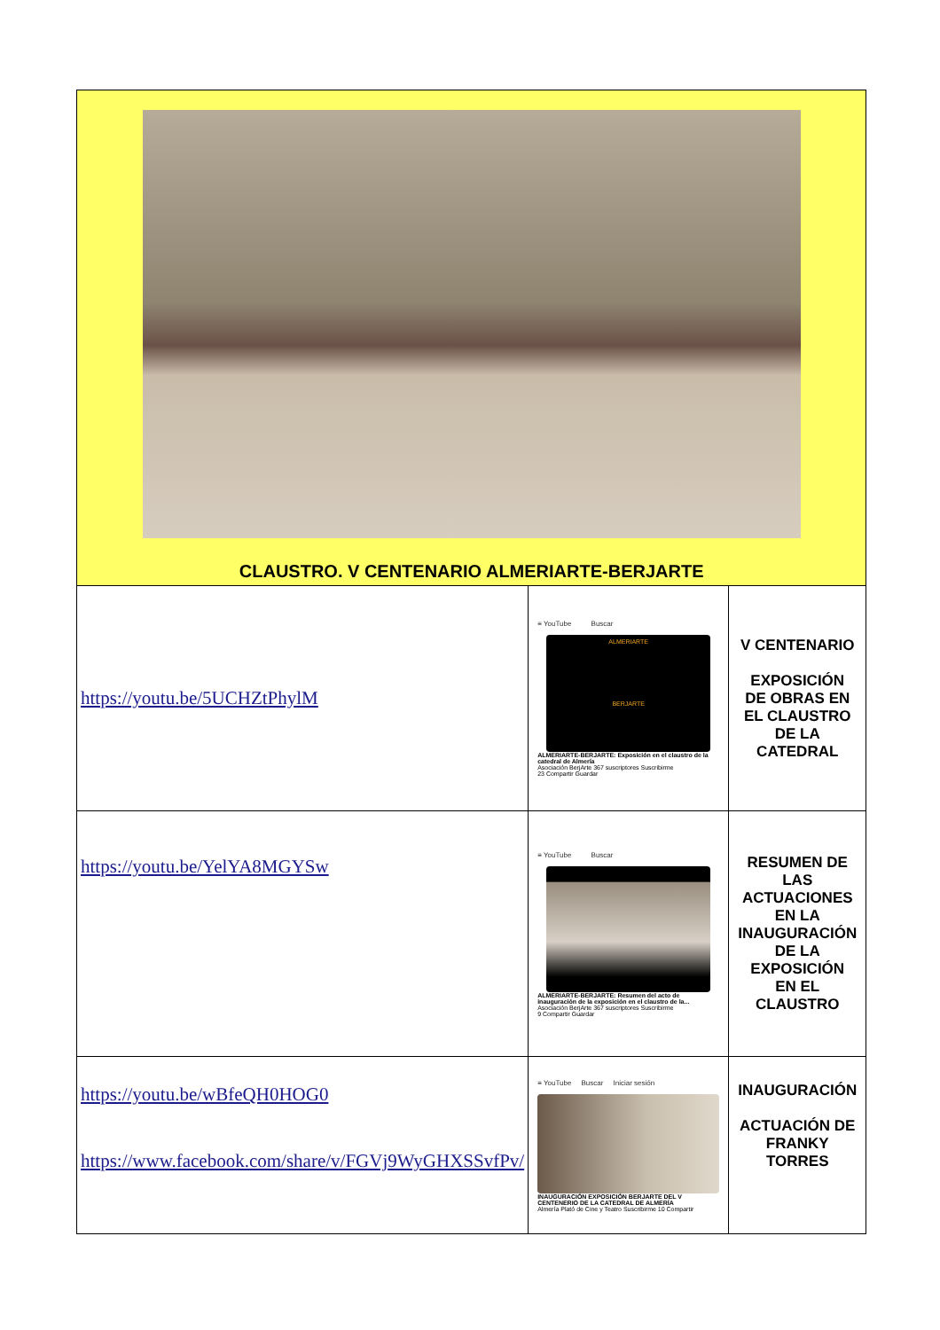| CLAUSTRO. V CENTENARIO ALMERIARTE-BERJARTE | | |
| https://youtu.be/5UCHZtPhylM | ≡ YouTube Buscar ALMERIARTE BERJARTE ALMERIARTE-BERJARTE: Exposición en el claustro de la catedral de Almería Asociación BerjArte 367 suscriptores Suscribirme 23 Compartir Guardar | V CENTENARIO EXPOSICIÓN DE OBRAS EN EL CLAUSTRO DE LA CATEDRAL |
| https://youtu.be/YelYA8MGYSw | ≡ YouTube Buscar ALMERIARTE-BERJARTE: Resumen del acto de inauguración de la exposición en el claustro de la... Asociación BerjArte 367 suscriptores Suscribirme 9 Compartir Guardar | RESUMEN DE LAS ACTUACIONES EN LA INAUGURACIÓN DE LA EXPOSICIÓN EN EL CLAUSTRO |
| https://youtu.be/wBfeQH0HOG0 https://www.facebook.com/share/v/FGVj9WyGHXSSvfPv/ | ≡ YouTube Buscar Iniciar sesión INAUGURACIÓN EXPOSICIÓN BERJARTE DEL V CENTENERIO DE LA CATEDRAL DE ALMERÍA Almería Plató de Cine y Teatro Suscribirme 10 Compartir | INAUGURACIÓN ACTUACIÓN DE FRANKY TORRES |